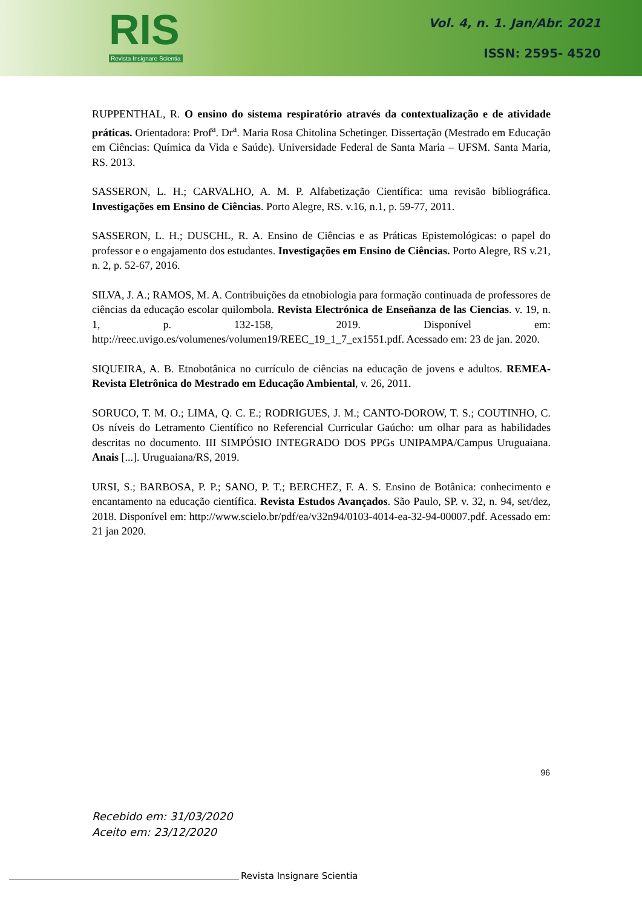RIS
Revista Insignare Scientia
Vol. 4, n. 1. Jan/Abr. 2021
ISSN: 2595- 4520
RUPPENTHAL, R. O ensino do sistema respiratório através da contextualização e de atividade práticas. Orientadora: Prof<sup>a</sup>. Dr<sup>a</sup>. Maria Rosa Chitolina Schetinger. Dissertação (Mestrado em Educação em Ciências: Química da Vida e Saúde). Universidade Federal de Santa Maria – UFSM. Santa Maria, RS. 2013.
SASSERON, L. H.; CARVALHO, A. M. P. Alfabetização Científica: uma revisão bibliográfica. Investigações em Ensino de Ciências. Porto Alegre, RS. v.16, n.1, p. 59-77, 2011.
SASSERON, L. H.; DUSCHL, R. A. Ensino de Ciências e as Práticas Epistemológicas: o papel do professor e o engajamento dos estudantes. Investigações em Ensino de Ciências. Porto Alegre, RS v.21, n. 2, p. 52-67, 2016.
SILVA, J. A.; RAMOS, M. A. Contribuições da etnobiologia para formação continuada de professores de ciências da educação escolar quilombola. Revista Electrónica de Enseñanza de las Ciencias. v. 19, n. 1, p. 132-158, 2019. Disponível em: http://reec.uvigo.es/volumenes/volumen19/REEC_19_1_7_ex1551.pdf. Acessado em: 23 de jan. 2020.
SIQUEIRA, A. B. Etnobotânica no currículo de ciências na educação de jovens e adultos. REMEA-Revista Eletrônica do Mestrado em Educação Ambiental, v. 26, 2011.
SORUCO, T. M. O.; LIMA, Q. C. E.; RODRIGUES, J. M.; CANTO-DOROW, T. S.; COUTINHO, C. Os níveis do Letramento Científico no Referencial Curricular Gaúcho: um olhar para as habilidades descritas no documento. III SIMPÓSIO INTEGRADO DOS PPGs UNIPAMPA/Campus Uruguaiana. Anais [...]. Uruguaiana/RS, 2019.
URSI, S.; BARBOSA, P. P.; SANO, P. T.; BERCHEZ, F. A. S. Ensino de Botânica: conhecimento e encantamento na educação científica. Revista Estudos Avançados. São Paulo, SP. v. 32, n. 94, set/dez, 2018. Disponível em: http://www.scielo.br/pdf/ea/v32n94/0103-4014-ea-32-94-00007.pdf. Acessado em: 21 jan 2020.
96
Recebido em: 31/03/2020
Aceito em: 23/12/2020
Revista Insignare Scientia